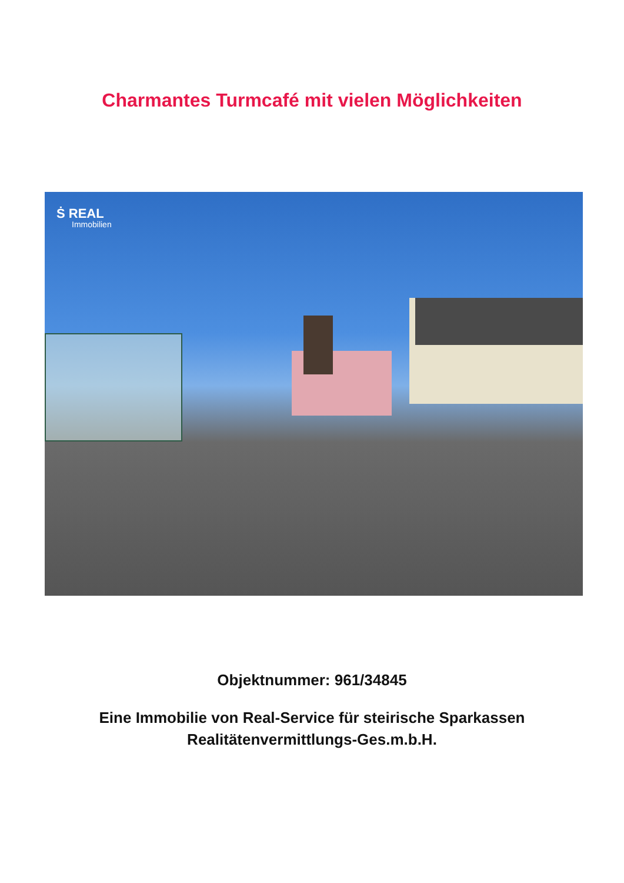Charmantes Turmcafé mit vielen Möglichkeiten
Ṡ REAL
Immobilien
Objektnummer: 961/34845
Eine Immobilie von Real-Service für steirische Sparkassen
Realitätenvermittlungs-Ges.m.b.H.